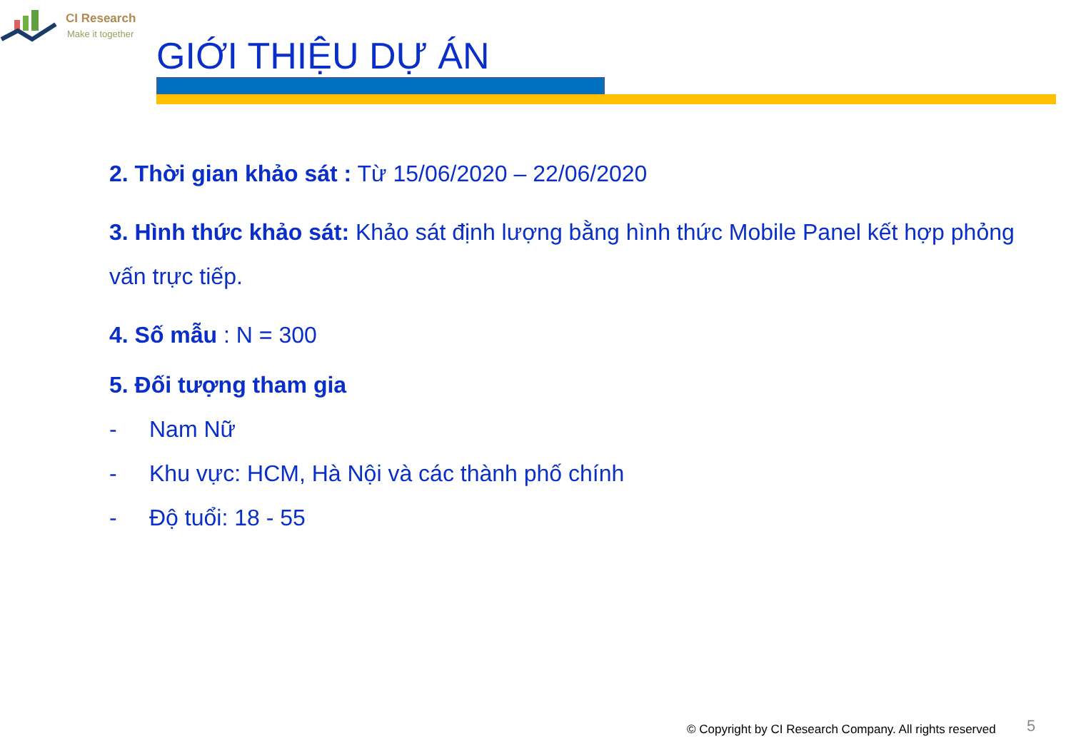CI Research
Make it together
GIỚI THIỆU DỰ ÁN
2. Thời gian khảo sát : Từ 15/06/2020 – 22/06/2020
3. Hình thức khảo sát: Khảo sát định lượng bằng hình thức Mobile Panel kết hợp phỏng vấn trực tiếp.
4. Số mẫu : N = 300
5. Đối tượng tham gia
- Nam Nữ
- Khu vực: HCM, Hà Nội và các thành phố chính
- Độ tuổi: 18 - 55
© Copyright by CI Research Company. All rights reserved
5